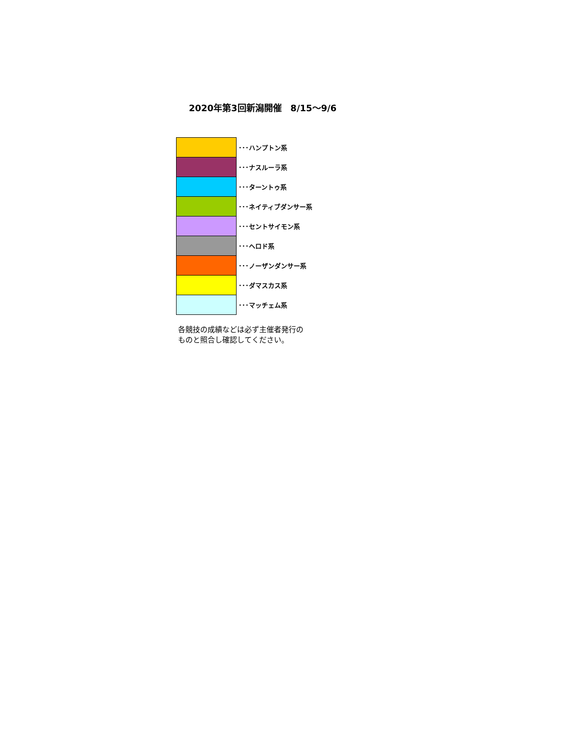2020年第3回新潟開催　8/15～9/6
| | ･･･ハンプトン系 |
| | ･･･ナスルーラ系 |
| | ･･･ターントゥ系 |
| | ･･･ネイティブダンサー系 |
| | ･･･セントサイモン系 |
| | ･･･ヘロド系 |
| | ･･･ノーザンダンサー系 |
| | ･･･ダマスカス系 |
| | ･･･マッチェム系 |
各競技の成績などは必ず主催者発行の
ものと照合し確認してください。